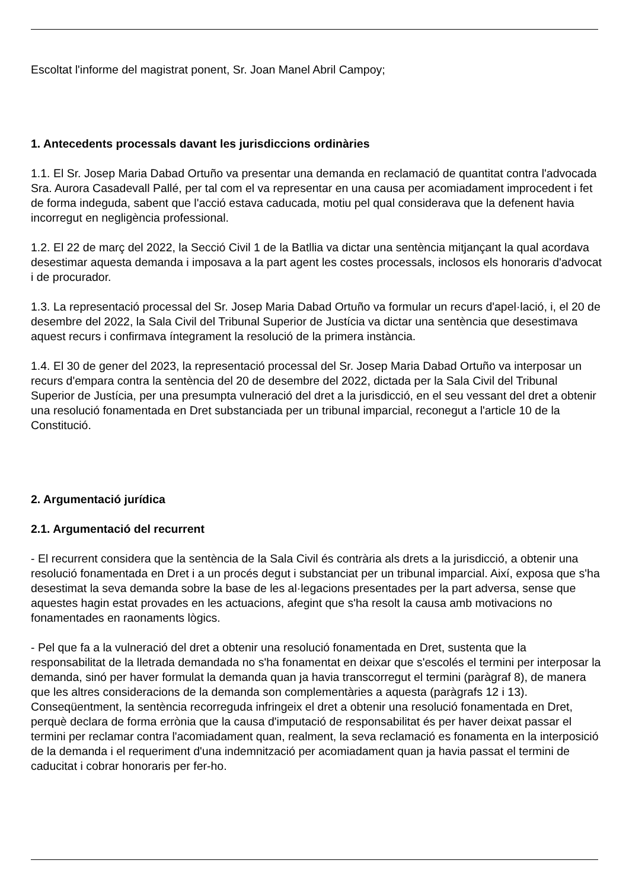Escoltat l'informe del magistrat ponent, Sr. Joan Manel Abril Campoy;
1. Antecedents processals davant les jurisdiccions ordinàries
1.1. El Sr. Josep Maria Dabad Ortuño va presentar una demanda en reclamació de quantitat contra l'advocada Sra. Aurora Casadevall Pallé, per tal com el va representar en una causa per acomiadament improcedent i fet de forma indeguda, sabent que l'acció estava caducada, motiu pel qual considerava que la defenent havia incorregut en negligència professional.
1.2. El 22 de març del 2022, la Secció Civil 1 de la Batllia va dictar una sentència mitjançant la qual acordava desestimar aquesta demanda i imposava a la part agent les costes processals, inclosos els honoraris d'advocat i de procurador.
1.3. La representació processal del Sr. Josep Maria Dabad Ortuño va formular un recurs d'apel·lació, i, el 20 de desembre del 2022, la Sala Civil del Tribunal Superior de Justícia va dictar una sentència que desestimava aquest recurs i confirmava íntegrament la resolució de la primera instància.
1.4. El 30 de gener del 2023, la representació processal del Sr. Josep Maria Dabad Ortuño va interposar un recurs d'empara contra la sentència del 20 de desembre del 2022, dictada per la Sala Civil del Tribunal Superior de Justícia, per una presumpta vulneració del dret a la jurisdicció, en el seu vessant del dret a obtenir una resolució fonamentada en Dret substanciada per un tribunal imparcial, reconegut a l'article 10 de la Constitució.
2. Argumentació jurídica
2.1. Argumentació del recurrent
- El recurrent considera que la sentència de la Sala Civil és contrària als drets a la jurisdicció, a obtenir una resolució fonamentada en Dret i a un procés degut i substanciat per un tribunal imparcial. Així, exposa que s'ha desestimat la seva demanda sobre la base de les al·legacions presentades per la part adversa, sense que aquestes hagin estat provades en les actuacions, afegint que s'ha resolt la causa amb motivacions no fonamentades en raonaments lògics.
- Pel que fa a la vulneració del dret a obtenir una resolució fonamentada en Dret, sustenta que la responsabilitat de la lletrada demandada no s'ha fonamentat en deixar que s'escolés el termini per interposar la demanda, sinó per haver formulat la demanda quan ja havia transcorregut el termini (paràgraf 8), de manera que les altres consideracions de la demanda son complementàries a aquesta (paràgrafs 12 i 13). Conseqüentment, la sentència recorreguda infringeix el dret a obtenir una resolució fonamentada en Dret, perquè declara de forma errònia que la causa d'imputació de responsabilitat és per haver deixat passar el termini per reclamar contra l'acomiadament quan, realment, la seva reclamació es fonamenta en la interposició de la demanda i el requeriment d'una indemnització per acomiadament quan ja havia passat el termini de caducitat i cobrar honoraris per fer-ho.